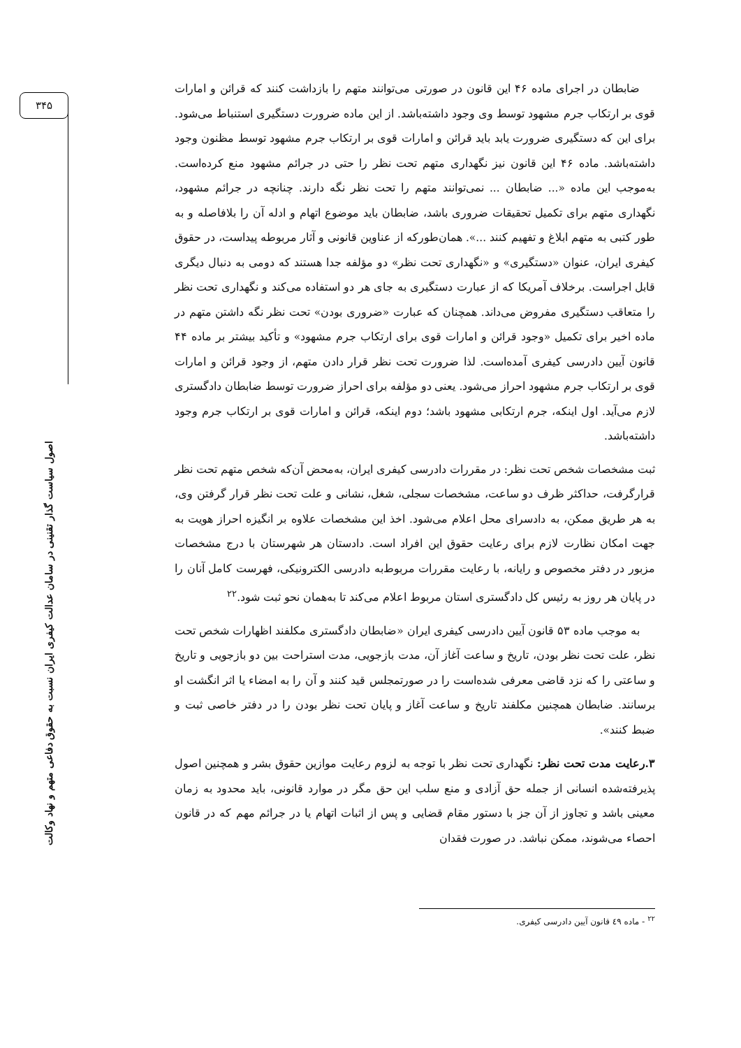۳۴۵
اصول سیاست گذار تقنینی در سامان عدالت کیفری ایران نسبت به حقوق دفاعی متهم و نهاد وکالت
ضابطان در اجرای ماده ۴۶ این قانون در صورتی می‌توانند متهم را بازداشت کنند که قرائن و امارات قوی بر ارتکاب جرم مشهود توسط وی وجود داشته‌باشد. از این ماده ضرورت دستگیری استنباط می‌شود. برای این که دستگیری ضرورت یابد باید قرائن و امارات قوی بر ارتکاب جرم مشهود توسط مظنون وجود داشته‌باشد. ماده ۴۶ این قانون نیز نگهداری متهم تحت نظر را حتی در جرائم مشهود منع کرده‌است. به‌موجب این ماده «... ضابطان ... نمی‌توانند متهم را تحت نظر نگه دارند. چنانچه در جرائم مشهود، نگهداری متهم برای تکمیل تحقیقات ضروری باشد، ضابطان باید موضوع اتهام و ادله آن را بلافاصله و به طور کتبی به متهم ابلاغ و تفهیم کنند ...». همان‌طورکه از عناوین قانونی و آثار مربوطه پیداست، در حقوق کیفری ایران، عنوان «دستگیری» و «نگهداری تحت نظر» دو مؤلفه جدا هستند که دومی به دنبال دیگری قابل اجراست. برخلاف آمریکا که از عبارت دستگیری به جای هر دو استفاده می‌کند و نگهداری تحت نظر را متعاقب دستگیری مفروض می‌داند. همچنان که عبارت «ضروری بودن» تحت نظر نگه داشتن متهم در ماده اخیر برای تکمیل «وجود قرائن و امارات قوی برای ارتکاب جرم مشهود» و تأکید بیشتر بر ماده ۴۴ قانون آیین دادرسی کیفری آمده‌است. لذا ضرورت تحت نظر قرار دادن متهم، از وجود قرائن و امارات قوی بر ارتکاب جرم مشهود احراز می‌شود. یعنی دو مؤلفه برای احراز ضرورت توسط ضابطان دادگستری لازم می‌آید. اول اینکه، جرم ارتکابی مشهود باشد؛ دوم اینکه، قرائن و امارات قوی بر ارتکاب جرم وجود داشته‌باشد.
ثبت مشخصات شخص تحت نظر: در مقررات دادرسی کیفری ایران، به‌محض آن‌که شخص متهم تحت نظر قرارگرفت، حداکثر ظرف دو ساعت، مشخصات سجلی، شغل، نشانی و علت تحت نظر قرار گرفتن وی، به هر طریق ممکن، به دادسرای محل اعلام می‌شود. اخذ این مشخصات علاوه بر انگیزه احراز هویت به جهت امکان نظارت لازم برای رعایت حقوق این افراد است. دادستان هر شهرستان با درج مشخصات مزبور در دفتر مخصوص و رایانه، با رعایت مقررات مربوط‌به دادرسی الکترونیکی، فهرست کامل آنان را در پایان هر روز به رئیس کل دادگستری استان مربوط اعلام می‌کند تا به‌همان نحو ثبت شود.<sup>۲۲</sup>
به موجب ماده ۵۳ قانون آیین دادرسی کیفری ایران «ضابطان دادگستری مکلفند اظهارات شخص تحت نظر، علت تحت نظر بودن، تاریخ و ساعت آغاز آن، مدت بازجویی، مدت استراحت بین دو بازجویی و تاریخ و ساعتی را که نزد قاضی معرفی شده‌است را در صورتمجلس قید کنند و آن را به امضاء یا اثر انگشت او برسانند. ضابطان همچنین مکلفند تاریخ و ساعت آغاز و پایان تحت نظر بودن را در دفتر خاصی ثبت و ضبط کنند».
۳.رعایت مدت تحت نظر: نگهداری تحت نظر با توجه به لزوم رعایت موازین حقوق بشر و همچنین اصول پذیرفته‌شده انسانی از جمله حق آزادی و منع سلب این حق مگر در موارد قانونی، باید محدود به زمان معینی باشد و تجاوز از آن جز با دستور مقام قضایی و پس از اثبات اتهام یا در جرائم مهم که در قانون احصاء می‌شوند، ممکن نباشد. در صورت فقدان
<sup>۲۲</sup> - ماده ٤٩ قانون آیین دادرسی کیفری.